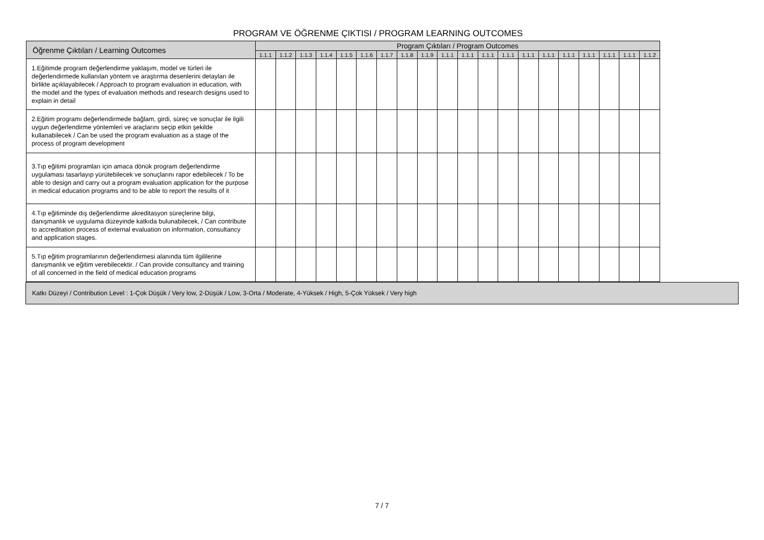PROGRAM VE ÖĞRENME ÇIKTISI / PROGRAM LEARNING OUTCOMES
| Öğrenme Çıktıları / Learning Outcomes | Program Çıktıları / Program Outcomes | | | | | | | | | | | | | | | | | | | |
| --- | --- | --- | --- | --- | --- | --- | --- | --- | --- | --- | --- | --- | --- | --- | --- | --- | --- | --- | --- | --- |
| | 1.1.1 | 1.1.2 | 1.1.3 | 1.1.4 | 1.1.5 | 1.1.6 | 1.1.7 | 1.1.8 | 1.1.9 | 1.1.1 | 1.1.1 | 1.1.1 | 1.1.1 | 1.1.1 | 1.1.1 | 1.1.1 | 1.1.1 | 1.1.1 | 1.1.1 | 1.1.2 |
| 1.Eğitimde program değerlendirme yaklaşım, model ve türleri ile değerlendirmede kullanılan yöntem ve araştırma desenlerini detayları ile birlikte açıklayabilecek / Approach to program evaluation in education, with the model and the types of evaluation methods and research designs used to explain in detail | | | | | | | | | | | | | | | | | | | | |
| 2.Eğitim programı değerlendirmede bağlam, girdi, süreç ve sonuçlar ile ilgili uygun değerlendirme yöntemleri ve araçlarını seçip etkin şekilde kullanabilecek / Can be used the program evaluation as a stage of the process of program development | | | | | | | | | | | | | | | | | | | | |
| 3.Tıp eğitimi programları için amaca dönük program değerlendirme uygulaması tasarlayıp yürütebilecek ve sonuçlarını rapor edebilecek / To be able to design and carry out a program evaluation application for the purpose in medical education programs and to be able to report the results of it | | | | | | | | | | | | | | | | | | | | |
| 4.Tıp eğitiminde dış değerlendirme akreditasyon süreçlerine bilgi, danışmanlık ve uygulama düzeyinde katkıda bulunabilecek, / Can contribute to accreditation process of external evaluation on information, consultancy and application stages. | | | | | | | | | | | | | | | | | | | | |
| 5.Tıp eğitim programlarının değerlendirmesi alanında tüm ilgililerine danışmanlık ve eğitim verebilecektir. / Can provide consultancy and training of all concerned in the field of medical education programs | | | | | | | | | | | | | | | | | | | | |
Katkı Düzeyi / Contribution Level : 1-Çok Düşük / Very low, 2-Düşük / Low, 3-Orta / Moderate, 4-Yüksek / High, 5-Çok Yüksek / Very high
7 / 7